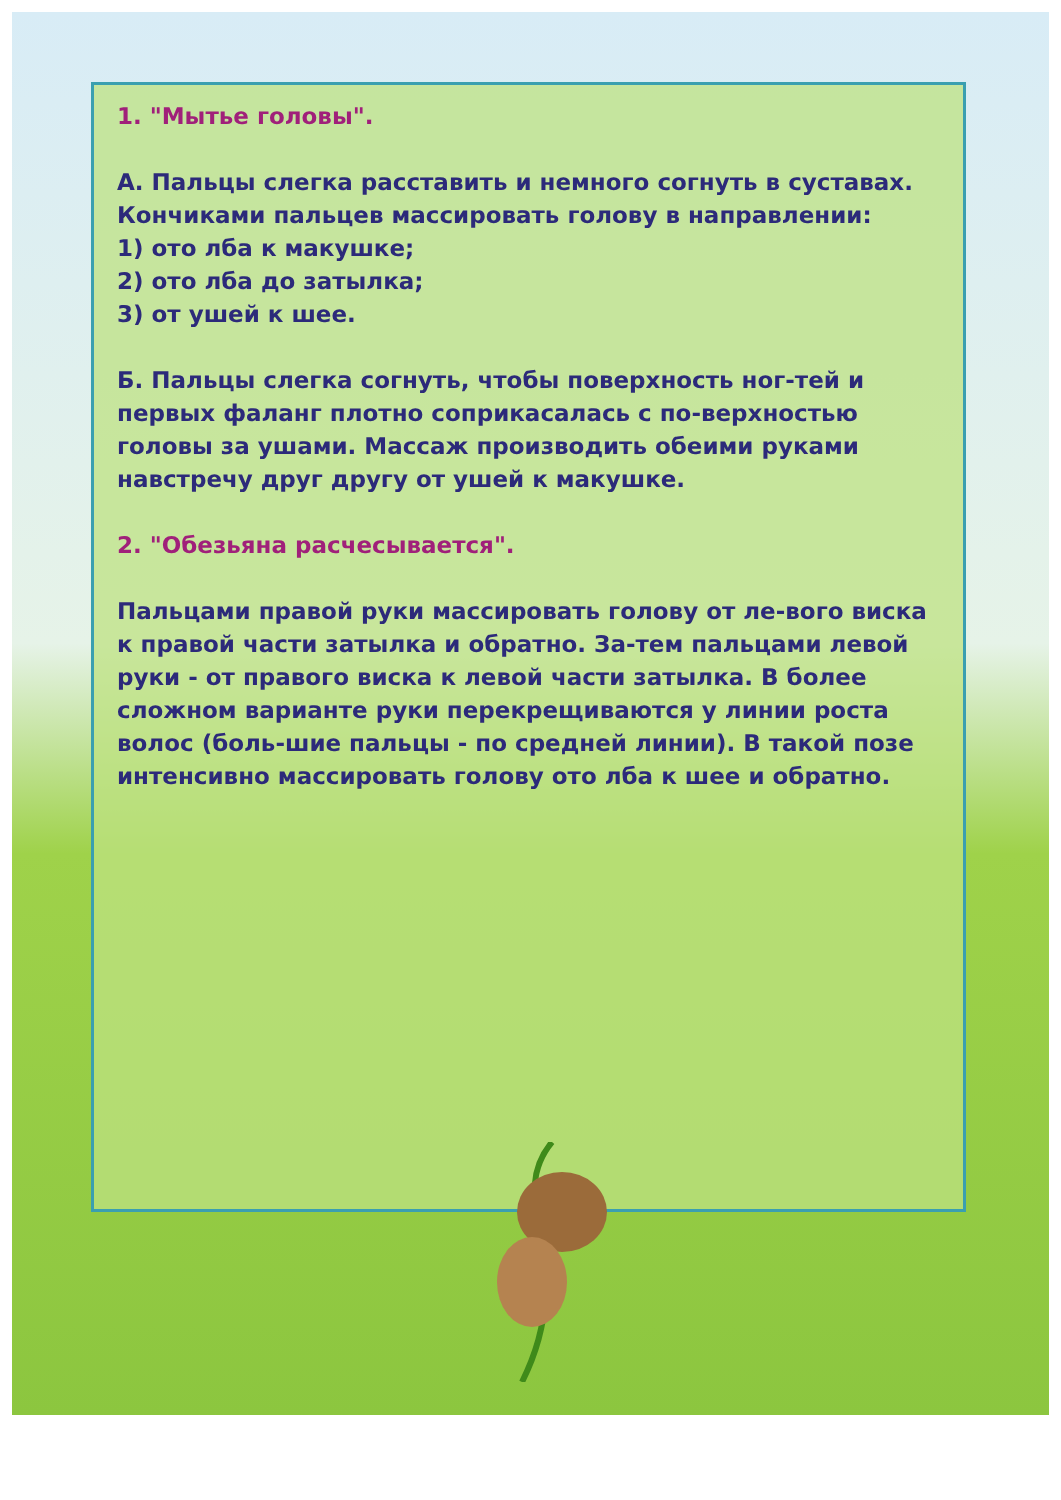1. "Мытье головы".
А. Пальцы слегка расставить и немного согнуть в суставах. Кончиками пальцев массировать голову в направлении:
1) ото лба к макушке;
2) ото лба до затылка;
3) от ушей к шее.
Б. Пальцы слегка согнуть, чтобы поверхность ног-тей и первых фаланг плотно соприкасалась с по-верхностью головы за ушами. Массаж производить обеими руками навстречу друг другу от ушей к макушке.
2. "Обезьяна расчесывается".
Пальцами правой руки массировать голову от ле-вого виска к правой части затылка и обратно. За-тем пальцами левой руки - от правого виска к левой части затылка. В более сложном варианте руки перекрещиваются у линии роста волос (боль-шие пальцы - по средней линии). В такой позе интенсивно массировать голову ото лба к шее и обратно.